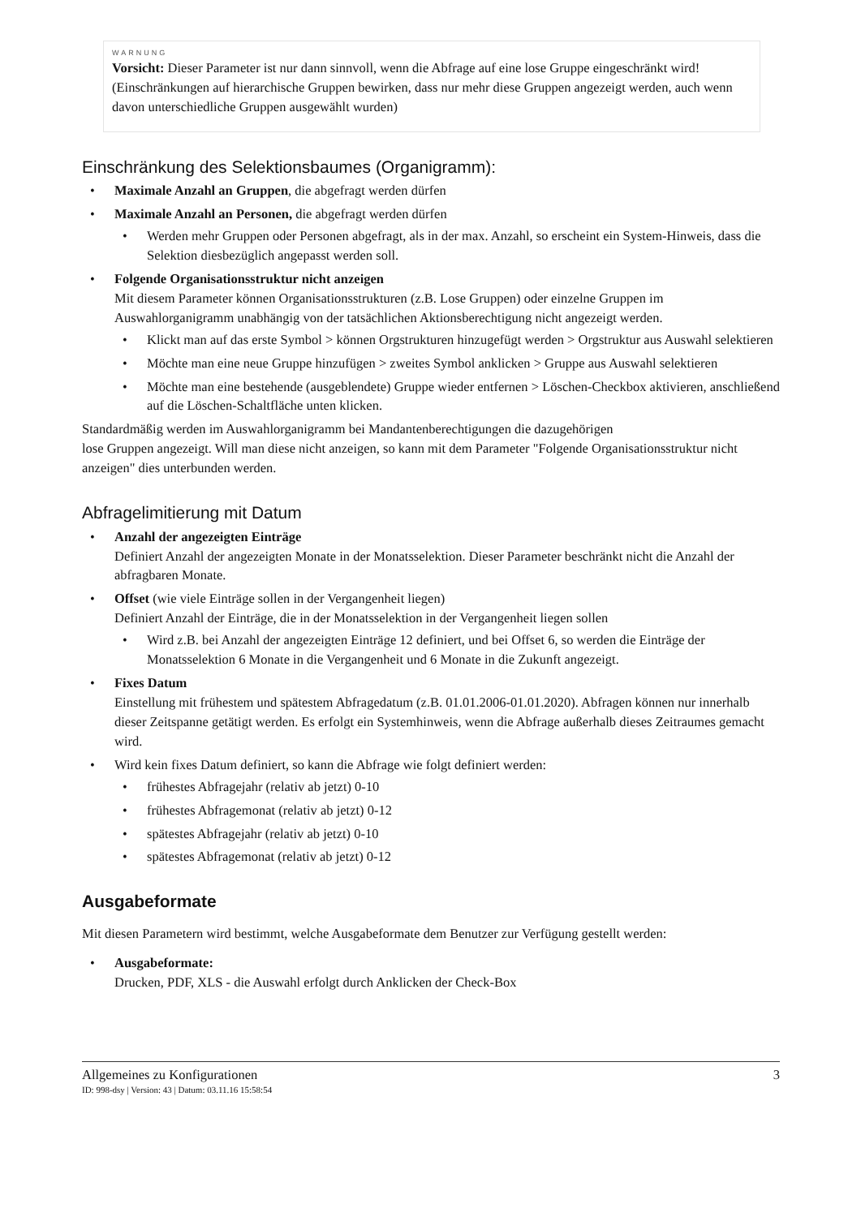WARNUNG
Vorsicht: Dieser Parameter ist nur dann sinnvoll, wenn die Abfrage auf eine lose Gruppe eingeschränkt wird! (Einschränkungen auf hierarchische Gruppen bewirken, dass nur mehr diese Gruppen angezeigt werden, auch wenn davon unterschiedliche Gruppen ausgewählt wurden)
Einschränkung des Selektionsbaumes (Organigramm):
Maximale Anzahl an Gruppen, die abgefragt werden dürfen
Maximale Anzahl an Personen, die abgefragt werden dürfen
Werden mehr Gruppen oder Personen abgefragt, als in der max. Anzahl, so erscheint ein System-Hinweis, dass die Selektion diesbezüglich angepasst werden soll.
Folgende Organisationsstruktur nicht anzeigen
Mit diesem Parameter können Organisationsstrukturen (z.B. Lose Gruppen) oder einzelne Gruppen im Auswahlorganigramm unabhängig von der tatsächlichen Aktionsberechtigung nicht angezeigt werden.
Klickt man auf das erste Symbol > können Orgstrukturen hinzugefügt werden > Orgstruktur aus Auswahl selektieren
Möchte man eine neue Gruppe hinzufügen > zweites Symbol anklicken > Gruppe aus Auswahl selektieren
Möchte man eine bestehende (ausgeblendete) Gruppe wieder entfernen > Löschen-Checkbox aktivieren, anschließend auf die Löschen-Schaltfläche unten klicken.
Standardmäßig werden im Auswahlorganigramm bei Mandantenberechtigungen die dazugehörigen
lose Gruppen angezeigt. Will man diese nicht anzeigen, so kann mit dem Parameter "Folgende Organisationsstruktur nicht anzeigen" dies unterbunden werden.
Abfragelimitierung mit Datum
Anzahl der angezeigten Einträge
Definiert Anzahl der angezeigten Monate in der Monatsselektion. Dieser Parameter beschränkt nicht die Anzahl der abfragbaren Monate.
Offset (wie viele Einträge sollen in der Vergangenheit liegen)
Definiert Anzahl der Einträge, die in der Monatsselektion in der Vergangenheit liegen sollen
Wird z.B. bei Anzahl der angezeigten Einträge 12 definiert, und bei Offset 6, so werden die Einträge der Monatsselektion 6 Monate in die Vergangenheit und 6 Monate in die Zukunft angezeigt.
Fixes Datum
Einstellung mit frühestem und spätestem Abfragedatum (z.B. 01.01.2006-01.01.2020). Abfragen können nur innerhalb dieser Zeitspanne getätigt werden. Es erfolgt ein Systemhinweis, wenn die Abfrage außerhalb dieses Zeitraumes gemacht wird.
Wird kein fixes Datum definiert, so kann die Abfrage wie folgt definiert werden:
frühestes Abfragejahr (relativ ab jetzt) 0-10
frühestes Abfragemonat (relativ ab jetzt) 0-12
spätestes Abfragejahr (relativ ab jetzt) 0-10
spätestes Abfragemonat (relativ ab jetzt) 0-12
Ausgabeformate
Mit diesen Parametern wird bestimmt, welche Ausgabeformate dem Benutzer zur Verfügung gestellt werden:
Ausgabeformate:
Drucken, PDF, XLS - die Auswahl erfolgt durch Anklicken der Check-Box
Allgemeines zu Konfigurationen 3
ID: 998-dsy | Version: 43 | Datum: 03.11.16 15:58:54